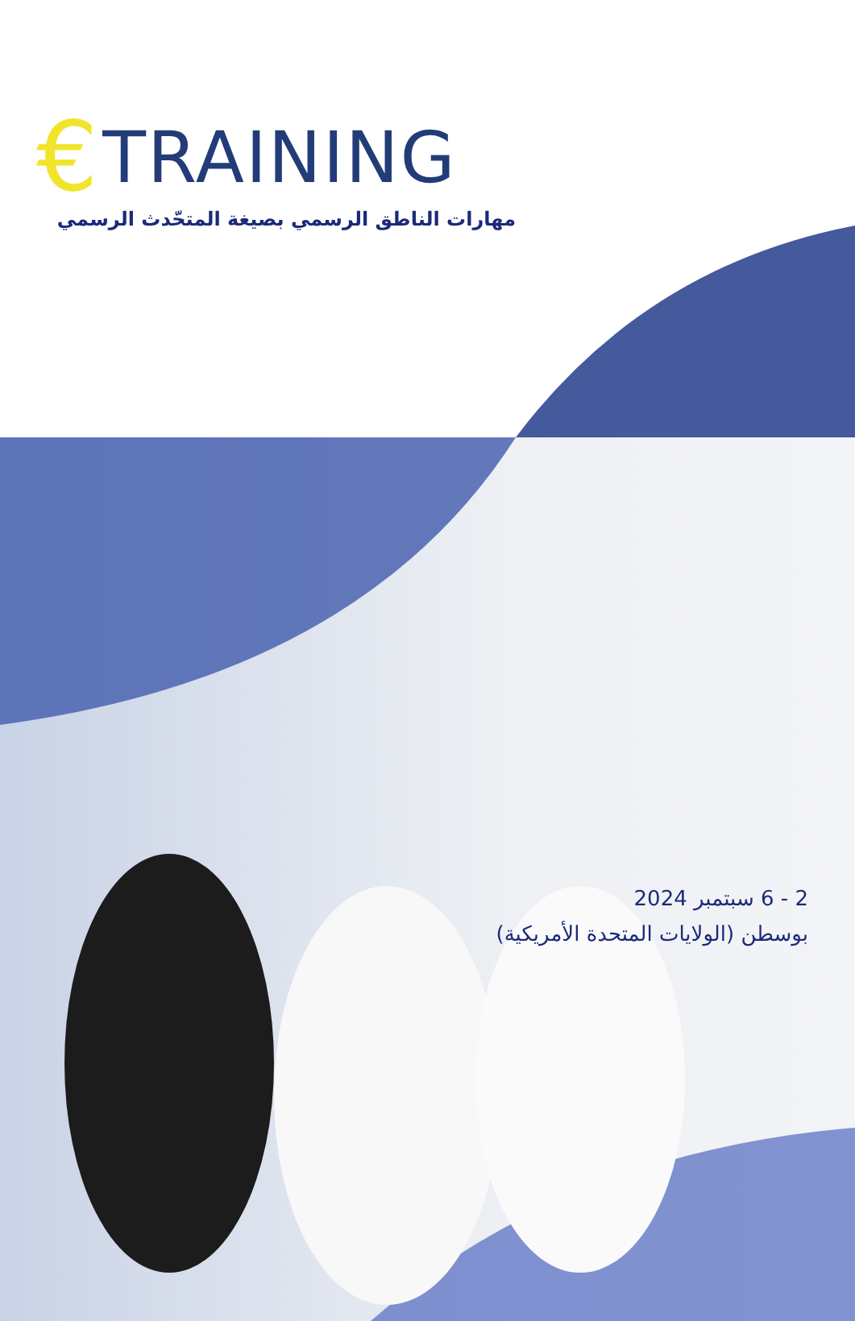€ TRAINING
مهارات الناطق الرسمي بصيغة المتحّدث الرسمي
2 - 6 سبتمبر 2024
بوسطن (الولايات المتحدة الأمريكية)